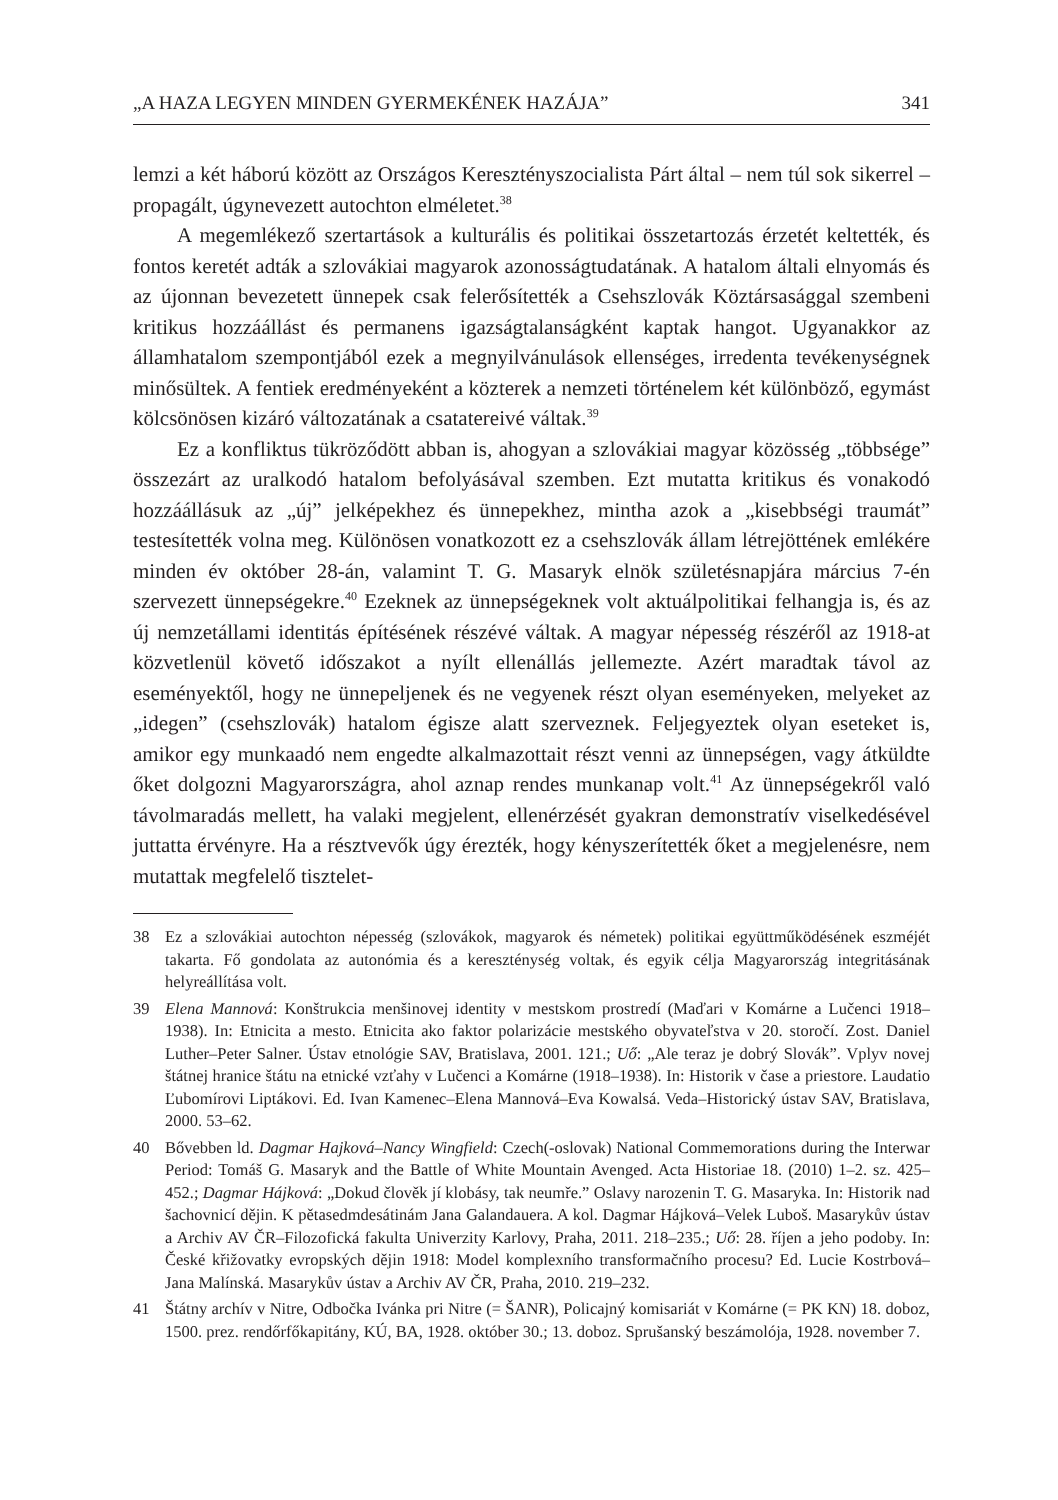„A HAZA LEGYEN MINDEN GYERMEKÉNEK HAZÁJA” 341
lemzi a két háború között az Országos Keresztényszocialista Párt által – nem túl sok sikerrel – propagált, úgynevezett autochton elméletet.<sup>38</sup>
A megemlékező szertartások a kulturális és politikai összetartozás érzetét keltették, és fontos keretét adták a szlovákiai magyarok azonosságtudatának. A hatalom általi elnyomás és az újonnan bevezetett ünnepek csak felerősítették a Csehszlovák Köztársasággal szembeni kritikus hozzáállást és permanens igazságtalanságként kaptak hangot. Ugyanakkor az államhatalom szempontjából ezek a megnyilvánulások ellenséges, irredenta tevékenységnek minősültek. A fentiek eredményeként a közterek a nemzeti történelem két különböző, egymást kölcsönösen kizáró változatának a csatatereivé váltak.<sup>39</sup>
Ez a konfliktus tükröződött abban is, ahogyan a szlovákiai magyar közösség „többsége” összezárt az uralkodó hatalom befolyásával szemben. Ezt mutatta kritikus és vonakodó hozzáállásuk az „új” jelképekhez és ünnepekhez, mintha azok a „kisebbségi traumát” testesítették volna meg. Különösen vonatkozott ez a csehszlovák állam létrejöttének emlékére minden év október 28-án, valamint T. G. Masaryk elnök születésnapjára március 7-én szervezett ünnepségekre.<sup>40</sup> Ezeknek az ünnepségeknek volt aktuálpolitikai felhangja is, és az új nemzetállami identitás építésének részévé váltak. A magyar népesség részéről az 1918-at közvetlenül követő időszakot a nyílt ellenállás jellemezte. Azért maradtak távol az eseményektől, hogy ne ünnepeljenek és ne vegyenek részt olyan eseményeken, melyeket az „idegen” (csehszlovák) hatalom égisze alatt szerveznek. Feljegyeztek olyan eseteket is, amikor egy munkaadó nem engedte alkalmazottait részt venni az ünnepségen, vagy átküldte őket dolgozni Magyarországra, ahol aznap rendes munkanap volt.<sup>41</sup> Az ünnepségekről való távolmaradás mellett, ha valaki megjelent, ellenérzését gyakran demonstratív viselkedésével juttatta érvényre. Ha a résztvevők úgy érezték, hogy kényszerítették őket a megjelenésre, nem mutattak megfelelő tisztelet-
38 Ez a szlovákiai autochton népesség (szlovákok, magyarok és németek) politikai együttműködésének eszméjét takarta. Fő gondolata az autonómia és a kereszténység voltak, és egyik célja Magyarország integritásának helyreállítása volt.
39 Elena Mannová: Konštrukcia menšinovej identity v mestskom prostredí (Maďari v Komárne a Lučenci 1918–1938). In: Etnicita a mesto. Etnicita ako faktor polarizácie mestského obyvateľstva v 20. storočí. Zost. Daniel Luther–Peter Salner. Ústav etnológie SAV, Bratislava, 2001. 121.; Uő: „Ale teraz je dobrý Slovák”. Vplyv novej štátnej hranice štátu na etnické vzťahy v Lučenci a Komárne (1918–1938). In: Historik v čase a priestore. Laudatio Ľubomírovi Liptákovi. Ed. Ivan Kamenec–Elena Mannová–Eva Kowalsá. Veda–Historický ústav SAV, Bratislava, 2000. 53–62.
40 Bővebben ld. Dagmar Hajková–Nancy Wingfield: Czech(-oslovak) National Commemorations during the Interwar Period: Tomáš G. Masaryk and the Battle of White Mountain Avenged. Acta Historiae 18. (2010) 1–2. sz. 425–452.; Dagmar Hájková: „Dokud člověk jí klobásy, tak neumře.” Oslavy narozenin T. G. Masaryka. In: Historik nad šachovnicí dějin. K pětasedmdesátinám Jana Galandauera. A kol. Dagmar Hájková–Velek Luboš. Masarykův ústav a Archiv AV ČR–Filozofická fakulta Univerzity Karlovy, Praha, 2011. 218–235.; Uő: 28. říjen a jeho podoby. In: České křižovatky evropských dějin 1918: Model komplexního transformačního procesu? Ed. Lucie Kostrbová–Jana Malínská. Masarykův ústav a Archiv AV ČR, Praha, 2010. 219–232.
41 Štátny archív v Nitre, Odbočka Ivánka pri Nitre (= ŠANR), Policajný komisariát v Komárne (= PK KN) 18. doboz, 1500. prez. rendőrfőkapitány, KÚ, BA, 1928. október 30.; 13. doboz. Sprušanský beszámolója, 1928. november 7.